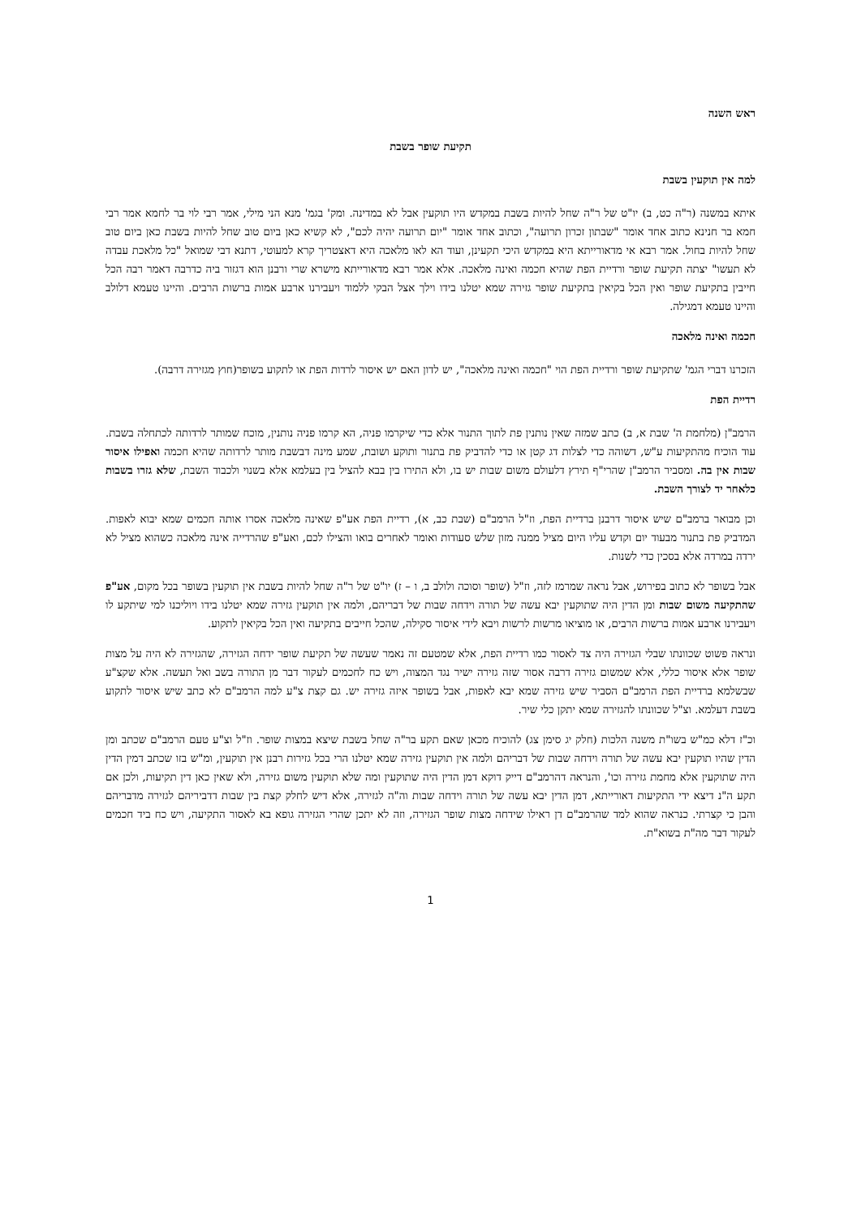ראש השנה
תקיעת שופר בשבת
למה אין תוקעין בשבת
איתא במשנה (ר"ה כט, ב) יו"ט של ר"ה שחל להיות בשבת במקדש היו תוקעין אבל לא במדינה. ומק' בגמ' מנא הני מילי, אמר רבי לוי בר לחמא אמר רבי חמא בר חנינא כתוב אחד אומר "שבתון זכרון תרועה", וכתוב אחד אומר "יום תרועה יהיה לכם", לא קשיא כאן ביום טוב שחל להיות בשבת כאן ביום טוב שחל להיות בחול. אמר רבא אי מדאורייתא היא במקדש היכי תקעינן, ועוד הא לאו מלאכה היא דאצטריך קרא למעוטי, דתנא דבי שמואל "כל מלאכת עבדה לא תעשו" יצתה תקיעת שופר ורדיית הפת שהיא חכמה ואינה מלאכה. אלא אמר רבא מדאורייתא מישרא שרי ורבנן הוא דגזור ביה כדרבה דאמר רבה הכל חייבין בתקיעת שופר ואין הכל בקיאין בתקיעת שופר גזירה שמא יטלנו בידו וילך אצל הבקי ללמוד ויעבירנו ארבע אמות ברשות הרבים. והיינו טעמא דלולב והיינו טעמא דמגילה.
חכמה ואינה מלאכה
הזכרנו דברי הגמ' שתקיעת שופר ורדיית הפת הוי "חכמה ואינה מלאכה", יש לדון האם יש איסור לרדות הפת או לתקוע בשופר(חוץ מגזירה דרבה).
רדיית הפת
הרמב"ן (מלחמת ה' שבת א, ב) כתב שמזה שאין נותנין פת לתוך התנור אלא כדי שיקרמו פניה, הא קרמו פניה נותנין, מוכח שמותר לרדותה לכתחלה בשבת. עוד הוכיח מהתקיעות ע"ש, דשוהה כדי לצלות דג קטן או כדי להדביק פת בתנור ותוקע ושובת, שמע מינה דבשבת מותר לרדותה שהיא חכמה ואפילו איסור שבות אין בה. ומסביר הרמב"ן שהרי"ף תירץ דלעולם משום שבות יש בו, ולא התירו בין בבא להציל בין בעלמא אלא בשנוי ולכבוד השבת, שלא גזרו בשבות כלאחר יד לצורך השבת.
וכן מבואר ברמב"ם שיש איסור דרבנן ברדיית הפת, וז"ל הרמב"ם (שבת כב, א), רדיית הפת אע"פ שאינה מלאכה אסרו אותה חכמים שמא יבוא לאפות. המדביק פת בתנור מבעוד יום וקדש עליו היום מציל ממנה מזון שלש סעודות ואומר לאחרים בואו והצילו לכם, ואע"פ שהרדייה אינה מלאכה כשהוא מציל לא ירדה במרדה אלא בסכין כדי לשנות.
אבל בשופר לא כתוב בפירוש, אבל נראה שמרמז לזה, וז"ל (שופר וסוכה ולולב ב, ו – ז) יו"ט של ר"ה שחל להיות בשבת אין תוקעין בשופר בכל מקום, אע"פ שהתקיעה משום שבות ומן הדין היה שתוקעין יבא עשה של תורה וידחה שבות של דבריהם, ולמה אין תוקעין גזירה שמא יטלנו בידו ויוליכנו למי שיתקע לו ויעבירנו ארבע אמות ברשות הרבים, או מוציאו מרשות לרשות ויבא לידי איסור סקילה, שהכל חייבים בתקיעה ואין הכל בקיאין לתקוע.
ונראה פשוט שכוונתו שבלי הגזירה היה צד לאסור כמו רדיית הפת, אלא שמטעם זה נאמר שעשה של תקיעת שופר ידחה הגזירה, שהגזירה לא היה על מצות שופר אלא איסור כללי, אלא שמשום גזירה דרבה אסור שזה גזירה ישיר נגד המצוה, ויש כח לחכמים לעקור דבר מן התורה בשב ואל תעשה. אלא שקצ"ע שבשלמא ברדיית הפת הרמב"ם הסביר שיש גזירה שמא יבא לאפות, אבל בשופר איזה גזירה יש. גם קצת צ"ע למה הרמב"ם לא כתב שיש איסור לתקוע בשבת דעלמא. וצ"ל שכוונתו להגזירה שמא יתקן כלי שיר.
וכ"ז דלא כמ"ש בשו"ת משנה הלכות (חלק יג סימן צג) להוכיח מכאן שאם תקע בר"ה שחל בשבת שיצא במצות שופר. וז"ל וצ"ע טעם הרמב"ם שכתב ומן הדין שהיו תוקעין יבא עשה של תורה וידחה שבות של דבריהם ולמה אין תוקעין גזירה שמא יטלנו הרי בכל גזירות רבנן אין תוקעין, ומ"ש בזו שכתב דמין הדין היה שתוקעין אלא מחמת גזירה וכו', והנראה דהרמב"ם דייק דוקא דמן הדין היה שתוקעין ומה שלא תוקעין משום גזירה, ולא שאין כאן דין תקיעות, ולכן אם תקע ה"נ דיצא ידי התקיעות דאורייתא, דמן הדין יבא עשה של תורה וידחה שבות וה"ה לגזירה, אלא דיש לחלק קצת בין שבות דדביריהם לגזירה מדבריהם והבן כי קצרתי. כנראה שהוא למד שהרמב"ם דן ראילו שידחה מצות שופר הגזירה, וזה לא יתכן שהרי הגזירה גופא בא לאסור התקיעה, ויש כח ביד חכמים לעקור דבר מה"ת בשוא"ת.
1